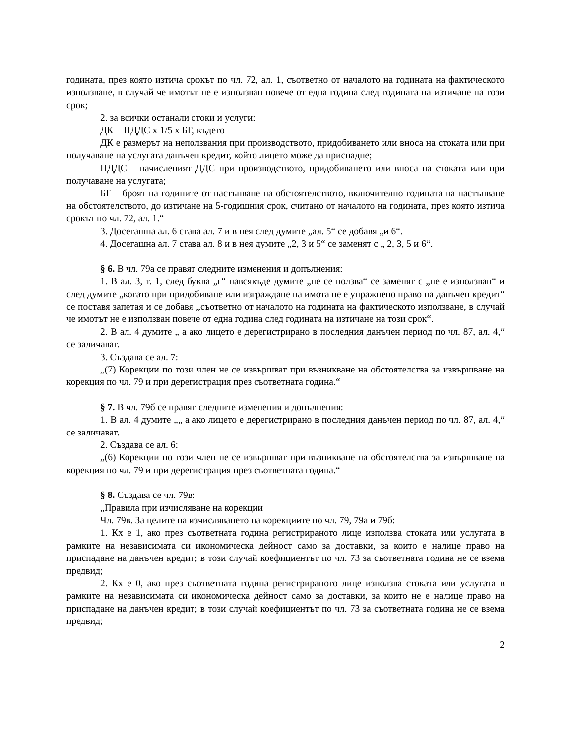годината, през която изтича срокът по чл. 72, ал. 1, съответно от началото на годината на фактическото използване, в случай че имотът не е използван повече от една година след годината на изтичане на този срок;
2. за всички останали стоки и услуги:
ДК = НДДС х 1/5 х БГ, където
ДК е размерът на неползвания при производството, придобиването или вноса на стоката или при получаване на услугата данъчен кредит, който лицето може да приспадне;
НДДС – начисленият ДДС при производството, придобиването или вноса на стоката или при получаване на услугата;
БГ – броят на годините от настъпване на обстоятелството, включително годината на настъпване на обстоятелството, до изтичане на 5-годишния срок, считано от началото на годината, през която изтича срокът по чл. 72, ал. 1.“
3. Досегашна ал. 6 става ал. 7 и в нея след думите „ал. 5“ се добавя „и 6“.
4. Досегашна ал. 7 става ал. 8 и в нея думите „2, 3 и 5“ се заменят с „ 2, 3, 5 и 6“.
§ 6. В чл. 79а се правят следните изменения и допълнения:
1. В ал. 3, т. 1, след буква „г“ навсякъде думите „не се ползва“ се заменят с „не е използван“ и след думите „когато при придобиване или изграждане на имота не е упражнено право на данъчен кредит“ се поставя запетая и се добавя „съответно от началото на годината на фактическото използване, в случай че имотът не е използван повече от една година след годината на изтичане на този срок“.
2. В ал. 4 думите „ а ако лицето е дерегистрирано в последния данъчен период по чл. 87, ал. 4,“ се заличават.
3. Създава се ал. 7:
„(7) Корекции по този член не се извършват при възникване на обстоятелства за извършване на корекция по чл. 79 и при дерегистрация през съответната година.“
§ 7. В чл. 79б се правят следните изменения и допълнения:
1. В ал. 4 думите „„ а ако лицето е дерегистрирано в последния данъчен период по чл. 87, ал. 4,“ се заличават.
2. Създава се ал. 6:
„(6) Корекции по този член не се извършват при възникване на обстоятелства за извършване на корекция по чл. 79 и при дерегистрация през съответната година.“
§ 8. Създава се чл. 79в:
„Правила при изчисляване на корекции
Чл. 79в. За целите на изчисляването на корекциите по чл. 79, 79а и 79б:
1. Кх е 1, ако през съответната година регистрираното лице използва стоката или услугата в рамките на независимата си икономическа дейност само за доставки, за които е налице право на приспадане на данъчен кредит; в този случай коефициентът по чл. 73 за съответната година не се взема предвид;
2. Кх е 0, ако през съответната година регистрираното лице използва стоката или услугата в рамките на независимата си икономическа дейност само за доставки, за които не е налице право на приспадане на данъчен кредит; в този случай коефициентът по чл. 73 за съответната година не се взема предвид;
2